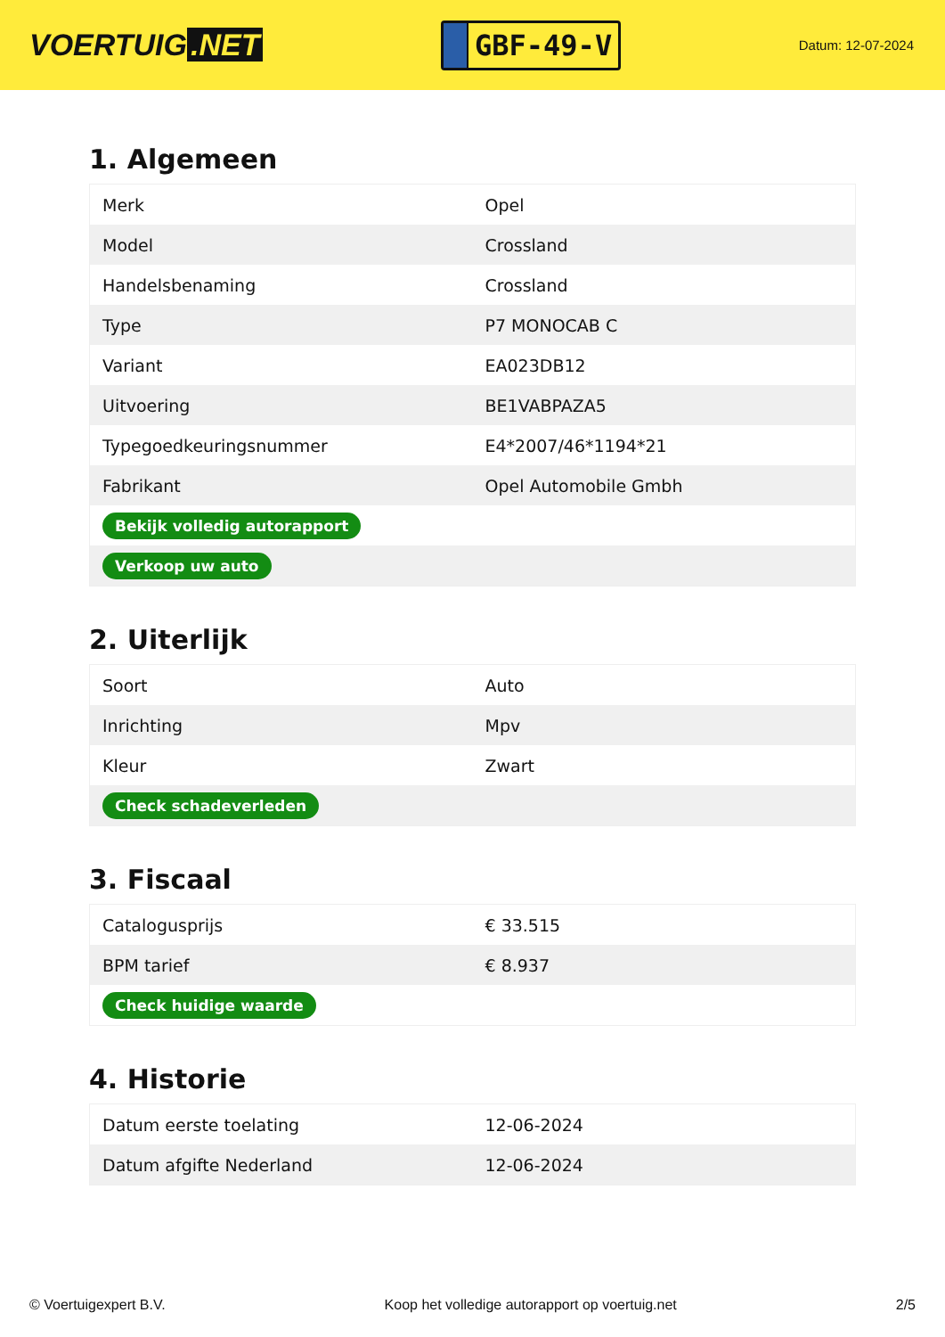VOERTUIG.NET
GBF-49-V
Datum: 12-07-2024
1. Algemeen
| Merk | Opel |
| Model | Crossland |
| Handelsbenaming | Crossland |
| Type | P7 MONOCAB C |
| Variant | EA023DB12 |
| Uitvoering | BE1VABPAZA5 |
| Typegoedkeuringsnummer | E4*2007/46*1194*21 |
| Fabrikant | Opel Automobile Gmbh |
| Bekijk volledig autorapport | |
| Verkoop uw auto | |
2. Uiterlijk
| Soort | Auto |
| Inrichting | Mpv |
| Kleur | Zwart |
| Check schadeverleden | |
3. Fiscaal
| Catalogusprijs | € 33.515 |
| BPM tarief | € 8.937 |
| Check huidige waarde | |
4. Historie
| Datum eerste toelating | 12-06-2024 |
| Datum afgifte Nederland | 12-06-2024 |
© Voertuigexpert B.V. Koop het volledige autorapport op voertuig.net 2/5